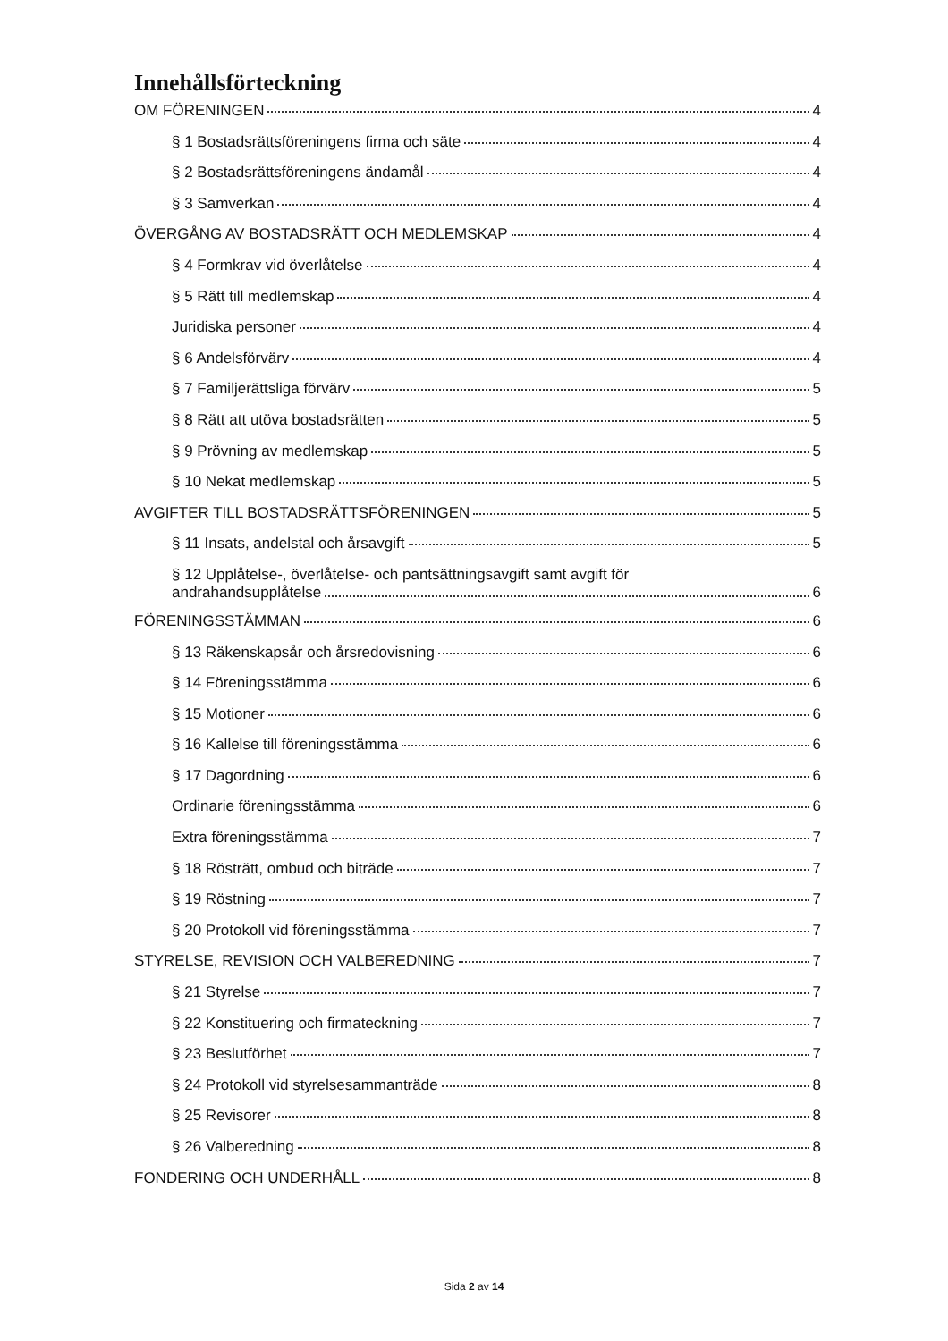Innehållsförteckning
OM FÖRENINGEN 4
§ 1 Bostadsrättsföreningens firma och säte 4
§ 2 Bostadsrättsföreningens ändamål 4
§ 3 Samverkan 4
ÖVERGÅNG AV BOSTADSRÄTT OCH MEDLEMSKAP 4
§ 4 Formkrav vid överlåtelse 4
§ 5 Rätt till medlemskap 4
Juridiska personer 4
§ 6 Andelsförvärv 4
§ 7 Familjerättsliga förvärv 5
§ 8 Rätt att utöva bostadsrätten 5
§ 9 Prövning av medlemskap 5
§ 10 Nekat medlemskap 5
AVGIFTER TILL BOSTADSRÄTTSFÖRENINGEN 5
§ 11 Insats, andelstal och årsavgift 5
§ 12 Upplåtelse-, överlåtelse- och pantsättningsavgift samt avgift för
andrahandsupplåtelse 6
FÖRENINGSSTÄMMAN 6
§ 13 Räkenskapsår och årsredovisning 6
§ 14 Föreningsstämma 6
§ 15 Motioner 6
§ 16 Kallelse till föreningsstämma 6
§ 17 Dagordning 6
Ordinarie föreningsstämma 6
Extra föreningsstämma 7
§ 18 Rösträtt, ombud och biträde 7
§ 19 Röstning 7
§ 20 Protokoll vid föreningsstämma 7
STYRELSE, REVISION OCH VALBEREDNING 7
§ 21 Styrelse 7
§ 22 Konstituering och firmateckning 7
§ 23 Beslutförhet 7
§ 24 Protokoll vid styrelsesammanträde 8
§ 25 Revisorer 8
§ 26 Valberedning 8
FONDERING OCH UNDERHÅLL 8
Sida 2 av 14